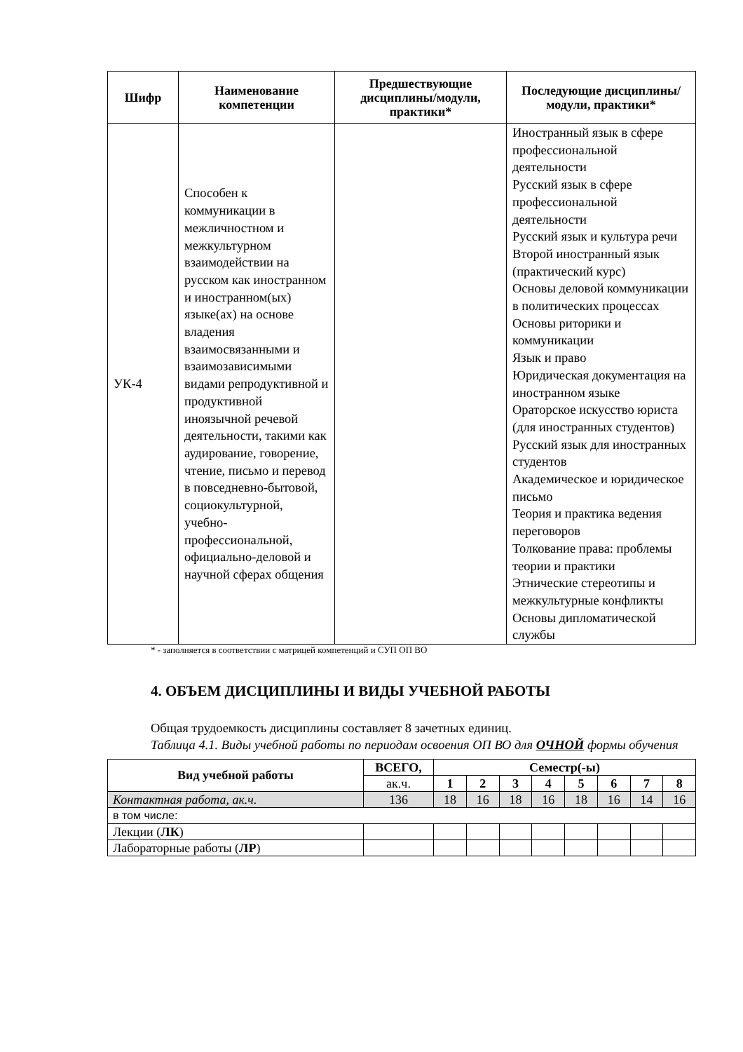| Шифр | Наименование компетенции | Предшествующие дисциплины/модули, практики* | Последующие дисциплины/модули, практики* |
| --- | --- | --- | --- |
| УК-4 | Способен к коммуникации в межличностном и межкультурном взаимодействии на русском как иностранном и иностранном(ых) языке(ах) на основе владения взаимосвязанными и взаимозависимыми видами репродуктивной и продуктивной иноязычной речевой деятельности, такими как аудирование, говорение, чтение, письмо и перевод в повседневно-бытовой, социокультурной, учебно-профессиональной, официально-деловой и научной сферах общения | | Иностранный язык в сфере профессиональной деятельности Русский язык в сфере профессиональной деятельности Русский язык и культура речи Второй иностранный язык (практический курс) Основы деловой коммуникации в политических процессах Основы риторики и коммуникации Язык и право Юридическая документация на иностранном языке Ораторское искусство юриста (для иностранных студентов) Русский язык для иностранных студентов Академическое и юридическое письмо Теория и практика ведения переговоров Толкование права: проблемы теории и практики Этнические стереотипы и межкультурные конфликты Основы дипломатической службы |
* - заполняется в соответствии с матрицей компетенций и СУП ОП ВО
4. ОБЪЕМ ДИСЦИПЛИНЫ И ВИДЫ УЧЕБНОЙ РАБОТЫ
Общая трудоемкость дисциплины составляет 8 зачетных единиц.
Таблица 4.1. Виды учебной работы по периодам освоения ОП ВО для ОЧНОЙ формы обучения
| Вид учебной работы | ВСЕГО, | Семестр(-ы) | | | | | | | |
| --- | --- | --- | --- | --- | --- | --- | --- | --- | --- |
| | ак.ч. | 1 | 2 | 3 | 4 | 5 | 6 | 7 | 8 |
| Контактная работа, ак.ч. | 136 | 18 | 16 | 18 | 16 | 18 | 16 | 14 | 16 |
| в том числе: | | | | | | | | | |
| Лекции ( ЛК ) | | | | | | | | | |
| Лабораторные работы ( ЛР ) | | | | | | | | | |